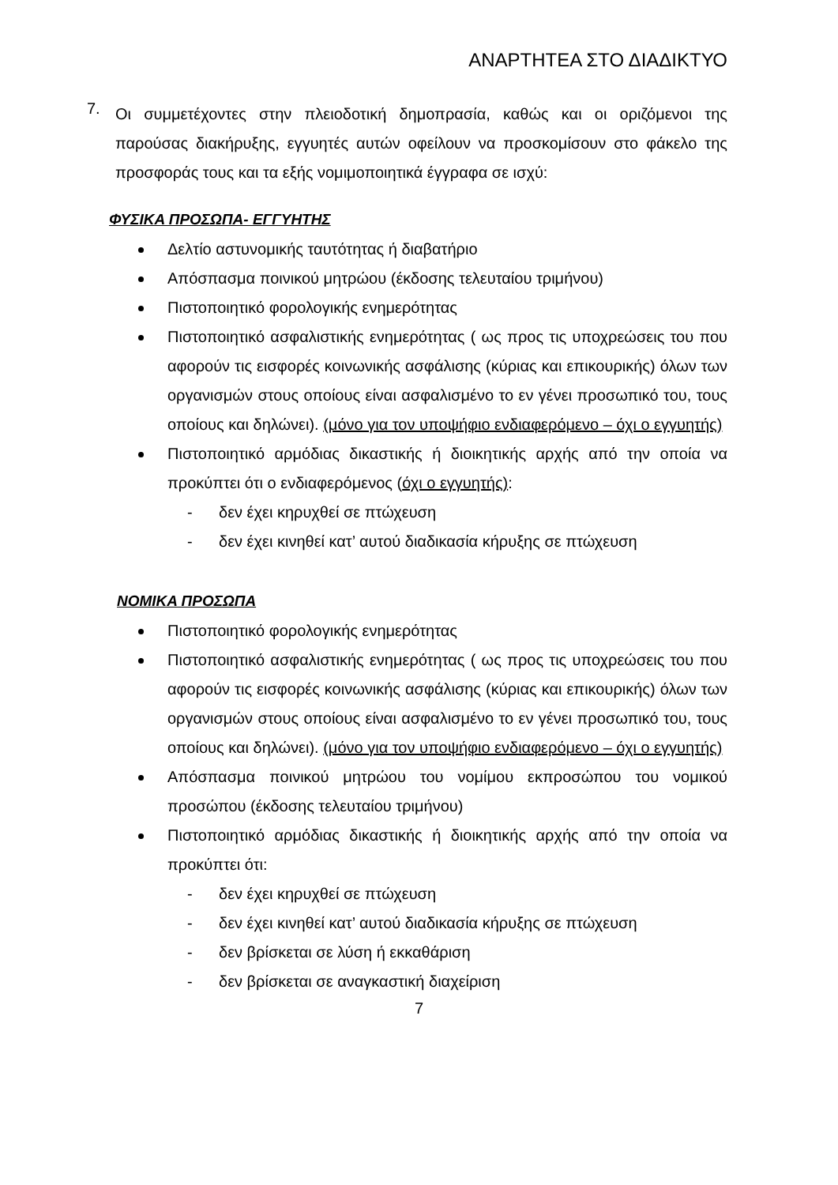ΑΝΑΡΤΗΤΕΑ ΣΤΟ ΔΙΑΔΙΚΤΥΟ
7.
Οι συμμετέχοντες στην πλειοδοτική δημοπρασία, καθώς και οι οριζόμενοι της παρούσας διακήρυξης, εγγυητές αυτών οφείλουν να προσκομίσουν στο φάκελο της προσφοράς τους και τα εξής νομιμοποιητικά έγγραφα σε ισχύ:
ΦΥΣΙΚΑ ΠΡΟΣΩΠΑ- ΕΓΓΥΗΤΗΣ
Δελτίο αστυνομικής ταυτότητας ή διαβατήριο
Απόσπασμα ποινικού μητρώου (έκδοσης τελευταίου τριμήνου)
Πιστοποιητικό φορολογικής ενημερότητας
Πιστοποιητικό ασφαλιστικής ενημερότητας ( ως προς τις υποχρεώσεις του που αφορούν τις εισφορές κοινωνικής ασφάλισης (κύριας και επικουρικής) όλων των οργανισμών στους οποίους είναι ασφαλισμένο το εν γένει προσωπικό του, τους οποίους και δηλώνει). (μόνο για τον υποψήφιο ενδιαφερόμενο – όχι ο εγγυητής)
Πιστοποιητικό αρμόδιας δικαστικής ή διοικητικής αρχής από την οποία να προκύπτει ότι ο ενδιαφερόμενος (όχι ο εγγυητής):
- δεν έχει κηρυχθεί σε πτώχευση
- δεν έχει κινηθεί κατ’ αυτού διαδικασία κήρυξης σε πτώχευση
ΝΟΜΙΚΑ ΠΡΟΣΩΠΑ
Πιστοποιητικό φορολογικής ενημερότητας
Πιστοποιητικό ασφαλιστικής ενημερότητας ( ως προς τις υποχρεώσεις του που αφορούν τις εισφορές κοινωνικής ασφάλισης (κύριας και επικουρικής) όλων των οργανισμών στους οποίους είναι ασφαλισμένο το εν γένει προσωπικό του, τους οποίους και δηλώνει). (μόνο για τον υποψήφιο ενδιαφερόμενο – όχι ο εγγυητής)
Απόσπασμα ποινικού μητρώου του νομίμου εκπροσώπου του νομικού προσώπου (έκδοσης τελευταίου τριμήνου)
Πιστοποιητικό αρμόδιας δικαστικής ή διοικητικής αρχής από την οποία να προκύπτει ότι:
- δεν έχει κηρυχθεί σε πτώχευση
- δεν έχει κινηθεί κατ’ αυτού διαδικασία κήρυξης σε πτώχευση
- δεν βρίσκεται σε λύση ή εκκαθάριση
- δεν βρίσκεται σε αναγκαστική διαχείριση
7